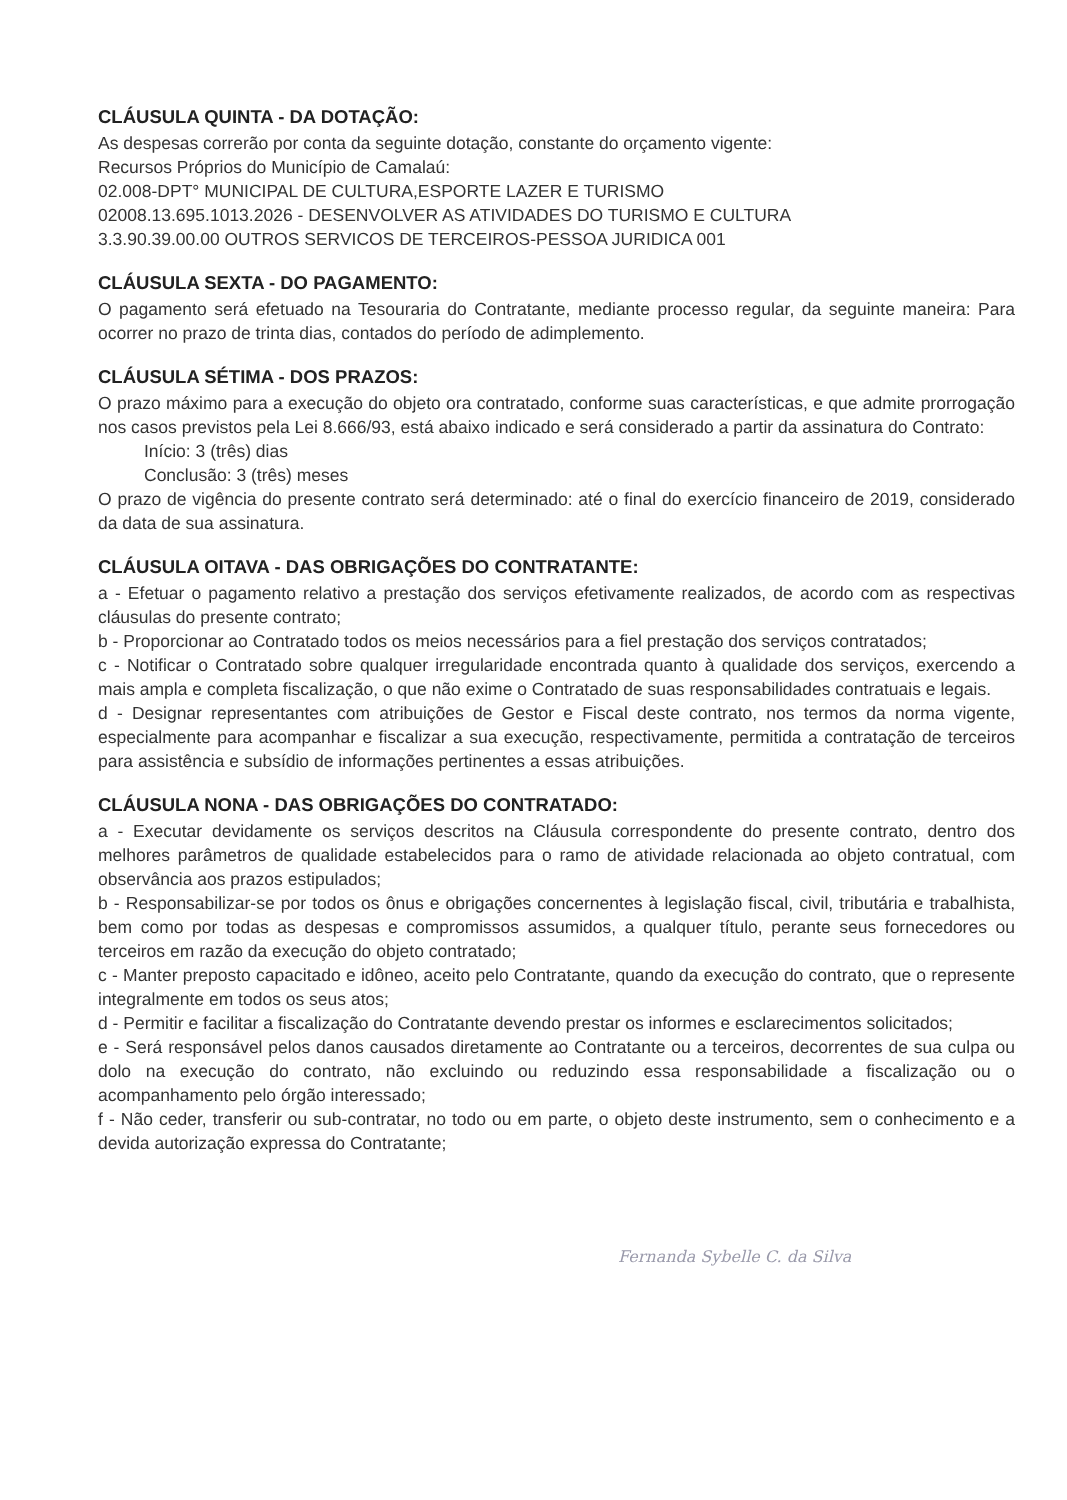CLÁUSULA QUINTA - DA DOTAÇÃO:
As despesas correrão por conta da seguinte dotação, constante do orçamento vigente:
Recursos Próprios do Município de Camalaú:
02.008-DPT° MUNICIPAL DE CULTURA,ESPORTE LAZER E TURISMO
02008.13.695.1013.2026 - DESENVOLVER AS ATIVIDADES DO TURISMO E CULTURA
3.3.90.39.00.00 OUTROS SERVICOS DE TERCEIROS-PESSOA JURIDICA 001
CLÁUSULA SEXTA - DO PAGAMENTO:
O pagamento será efetuado na Tesouraria do Contratante, mediante processo regular, da seguinte maneira: Para ocorrer no prazo de trinta dias, contados do período de adimplemento.
CLÁUSULA SÉTIMA - DOS PRAZOS:
O prazo máximo para a execução do objeto ora contratado, conforme suas características, e que admite prorrogação nos casos previstos pela Lei 8.666/93, está abaixo indicado e será considerado a partir da assinatura do Contrato:
Início: 3 (três) dias
Conclusão: 3 (três) meses
O prazo de vigência do presente contrato será determinado: até o final do exercício financeiro de 2019, considerado da data de sua assinatura.
CLÁUSULA OITAVA - DAS OBRIGAÇÕES DO CONTRATANTE:
a - Efetuar o pagamento relativo a prestação dos serviços efetivamente realizados, de acordo com as respectivas cláusulas do presente contrato;
b - Proporcionar ao Contratado todos os meios necessários para a fiel prestação dos serviços contratados;
c - Notificar o Contratado sobre qualquer irregularidade encontrada quanto à qualidade dos serviços, exercendo a mais ampla e completa fiscalização, o que não exime o Contratado de suas responsabilidades contratuais e legais.
d - Designar representantes com atribuições de Gestor e Fiscal deste contrato, nos termos da norma vigente, especialmente para acompanhar e fiscalizar a sua execução, respectivamente, permitida a contratação de terceiros para assistência e subsídio de informações pertinentes a essas atribuições.
CLÁUSULA NONA - DAS OBRIGAÇÕES DO CONTRATADO:
a - Executar devidamente os serviços descritos na Cláusula correspondente do presente contrato, dentro dos melhores parâmetros de qualidade estabelecidos para o ramo de atividade relacionada ao objeto contratual, com observância aos prazos estipulados;
b - Responsabilizar-se por todos os ônus e obrigações concernentes à legislação fiscal, civil, tributária e trabalhista, bem como por todas as despesas e compromissos assumidos, a qualquer título, perante seus fornecedores ou terceiros em razão da execução do objeto contratado;
c - Manter preposto capacitado e idôneo, aceito pelo Contratante, quando da execução do contrato, que o represente integralmente em todos os seus atos;
d - Permitir e facilitar a fiscalização do Contratante devendo prestar os informes e esclarecimentos solicitados;
e - Será responsável pelos danos causados diretamente ao Contratante ou a terceiros, decorrentes de sua culpa ou dolo na execução do contrato, não excluindo ou reduzindo essa responsabilidade a fiscalização ou o acompanhamento pelo órgão interessado;
f - Não ceder, transferir ou sub-contratar, no todo ou em parte, o objeto deste instrumento, sem o conhecimento e a devida autorização expressa do Contratante;
Fernanda Sybelle C. da Silva